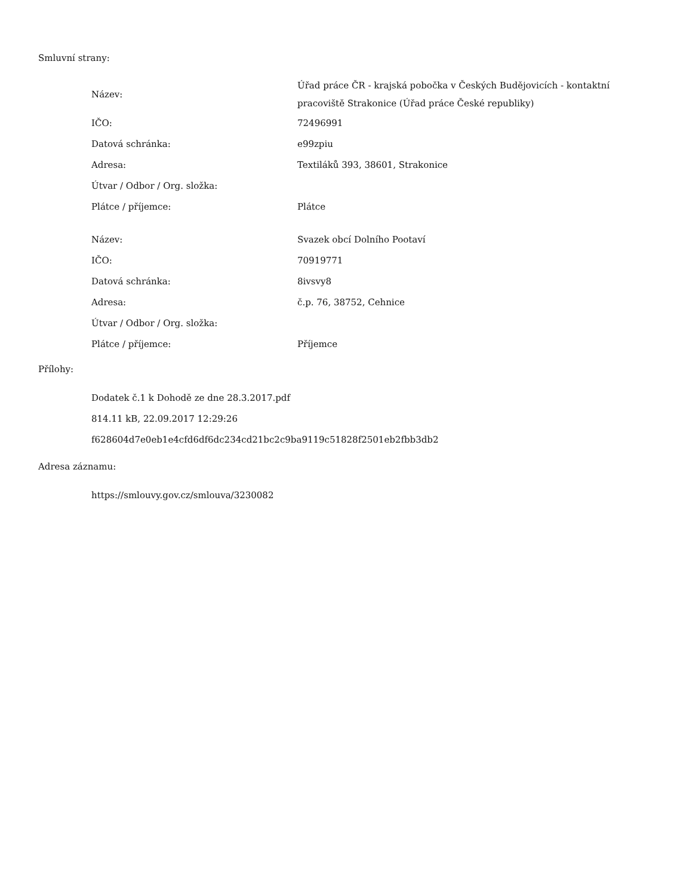Smluvní strany:
| Název: | Úřad práce ČR - krajská pobočka v Českých Budějovicích - kontaktní pracoviště Strakonice (Úřad práce České republiky) |
| IČO: | 72496991 |
| Datová schránka: | e99zpiu |
| Adresa: | Textiláků 393, 38601, Strakonice |
| Útvar / Odbor / Org. složka: | |
| Plátce / příjemce: | Plátce |
| Název: | Svazek obcí Dolního Pootaví |
| IČO: | 70919771 |
| Datová schránka: | 8ivsvy8 |
| Adresa: | č.p. 76, 38752, Cehnice |
| Útvar / Odbor / Org. složka: | |
| Plátce / příjemce: | Příjemce |
Přílohy:
Dodatek č.1 k Dohodě ze dne 28.3.2017.pdf
814.11 kB, 22.09.2017 12:29:26
f628604d7e0eb1e4cfd6df6dc234cd21bc2c9ba9119c51828f2501eb2fbb3db2
Adresa záznamu:
https://smlouvy.gov.cz/smlouva/3230082